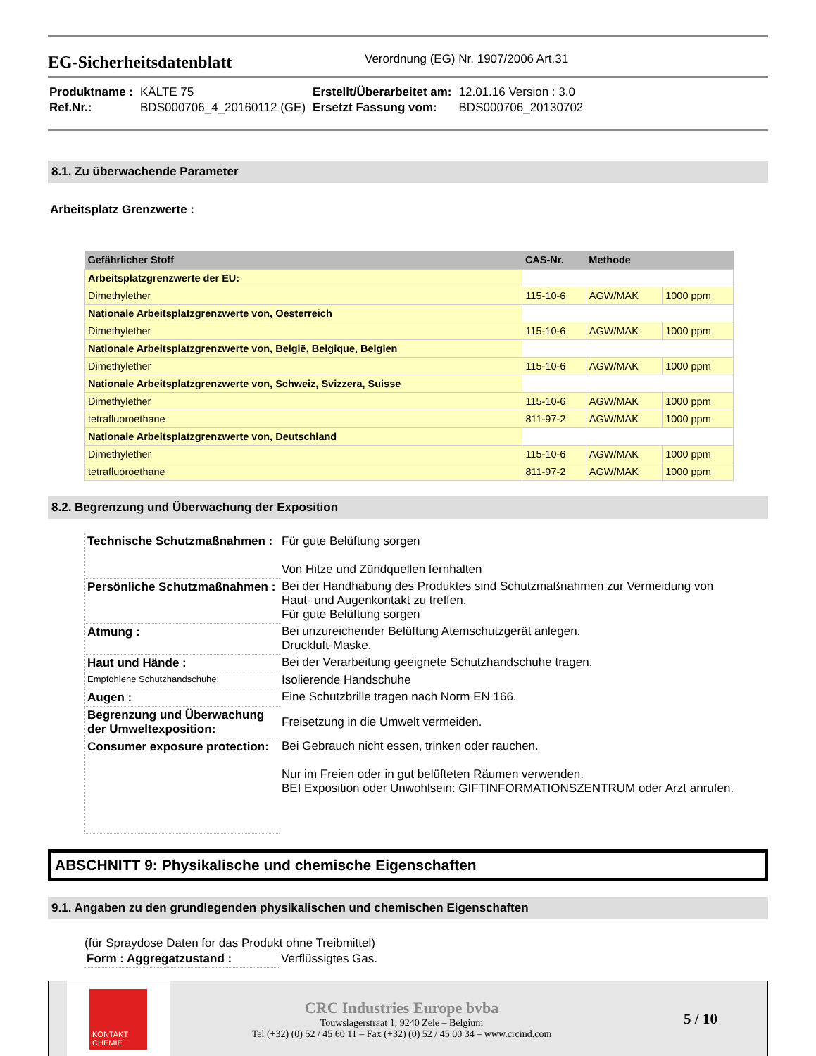EG-Sicherheitsdatenblatt
Verordnung (EG) Nr. 1907/2006 Art.31
| Produktname : | KÄLTE 75 | Erstellt/Überarbeitet am: | 12.01.16 Version : 3.0 |
| Ref.Nr.: | BDS000706_4_20160112 (GE) | Ersetzt Fassung vom: | BDS000706_20130702 |
8.1. Zu überwachende Parameter
Arbeitsplatz Grenzwerte :
| Gefährlicher Stoff | CAS-Nr. | Methode | |
| --- | --- | --- | --- |
| Arbeitsplatzgrenzwerte der EU: | | | |
| Dimethylether | 115-10-6 | AGW/MAK | 1000 ppm |
| Nationale Arbeitsplatzgrenzwerte von, Oesterreich | | | |
| Dimethylether | 115-10-6 | AGW/MAK | 1000 ppm |
| Nationale Arbeitsplatzgrenzwerte von, België, Belgique, Belgien | | | |
| Dimethylether | 115-10-6 | AGW/MAK | 1000 ppm |
| Nationale Arbeitsplatzgrenzwerte von, Schweiz, Svizzera, Suisse | | | |
| Dimethylether | 115-10-6 | AGW/MAK | 1000 ppm |
| tetrafluoroethane | 811-97-2 | AGW/MAK | 1000 ppm |
| Nationale Arbeitsplatzgrenzwerte von, Deutschland | | | |
| Dimethylether | 115-10-6 | AGW/MAK | 1000 ppm |
| tetrafluoroethane | 811-97-2 | AGW/MAK | 1000 ppm |
8.2. Begrenzung und Überwachung der Exposition
| Technische Schutzmaßnahmen : | Für gute Belüftung sorgen Von Hitze und Zündquellen fernhalten |
| Persönliche Schutzmaßnahmen : | Bei der Handhabung des Produktes sind Schutzmaßnahmen zur Vermeidung von Haut- und Augenkontakt zu treffen. Für gute Belüftung sorgen |
| Atmung : | Bei unzureichender Belüftung Atemschutzgerät anlegen. Druckluft-Maske. |
| Haut und Hände : | Bei der Verarbeitung geeignete Schutzhandschuhe tragen. |
| Empfohlene Schutzhandschuhe: | Isolierende Handschuhe |
| Augen : | Eine Schutzbrille tragen nach Norm EN 166. |
| Begrenzung und Überwachung der Umweltexposition: | Freisetzung in die Umwelt vermeiden. |
| Consumer exposure protection: | Bei Gebrauch nicht essen, trinken oder rauchen. Nur im Freien oder in gut belüfteten Räumen verwenden. BEI Exposition oder Unwohlsein: GIFTINFORMATIONSZENTRUM oder Arzt anrufen. |
ABSCHNITT 9: Physikalische und chemische Eigenschaften
9.1. Angaben zu den grundlegenden physikalischen und chemischen Eigenschaften
(für Spraydose Daten for das Produkt ohne Treibmittel)
| Form : Aggregatzustand : | Verflüssigtes Gas. |
KONTAKT CHEMIE
CRC Industries Europe bvba
Touwslagerstraat 1, 9240 Zele – Belgium
Tel (+32) (0) 52 / 45 60 11 – Fax (+32) (0) 52 / 45 00 34 – www.crcind.com
5 / 10